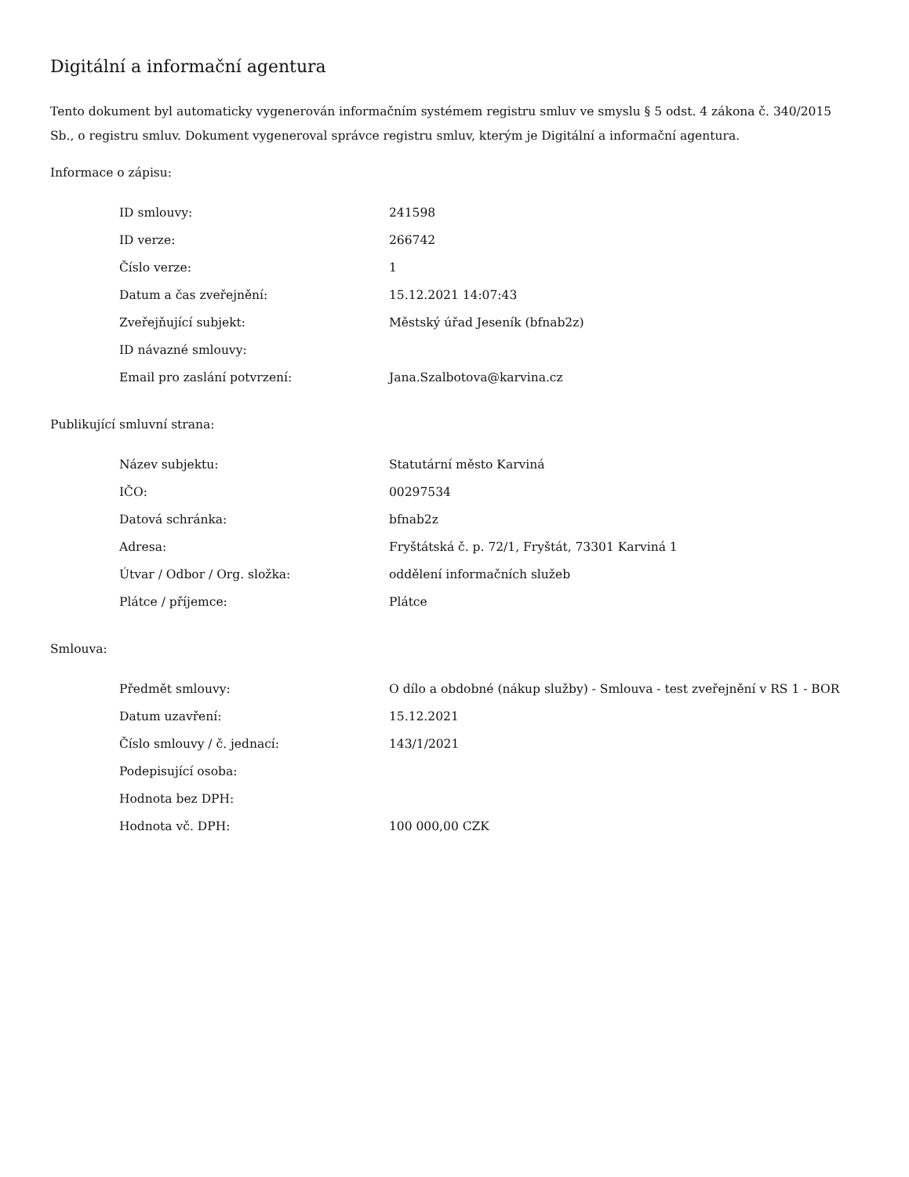Digitální a informační agentura
Tento dokument byl automaticky vygenerován informačním systémem registru smluv ve smyslu § 5 odst. 4 zákona č. 340/2015 Sb., o registru smluv. Dokument vygeneroval správce registru smluv, kterým je Digitální a informační agentura.
Informace o zápisu:
| ID smlouvy: | 241598 |
| ID verze: | 266742 |
| Číslo verze: | 1 |
| Datum a čas zveřejnění: | 15.12.2021 14:07:43 |
| Zveřejňující subjekt: | Městský úřad Jeseník (bfnab2z) |
| ID návazné smlouvy: | |
| Email pro zaslání potvrzení: | Jana.Szalbotova@karvina.cz |
Publikující smluvní strana:
| Název subjektu: | Statutární město Karviná |
| IČO: | 00297534 |
| Datová schránka: | bfnab2z |
| Adresa: | Fryštátská č. p. 72/1, Fryštát, 73301 Karviná 1 |
| Útvar / Odbor / Org. složka: | oddělení informačních služeb |
| Plátce / příjemce: | Plátce |
Smlouva:
| Předmět smlouvy: | O dílo a obdobné (nákup služby) - Smlouva - test zveřejnění v RS 1 - BOR |
| Datum uzavření: | 15.12.2021 |
| Číslo smlouvy / č. jednací: | 143/1/2021 |
| Podepisující osoba: | |
| Hodnota bez DPH: | |
| Hodnota vč. DPH: | 100 000,00 CZK |